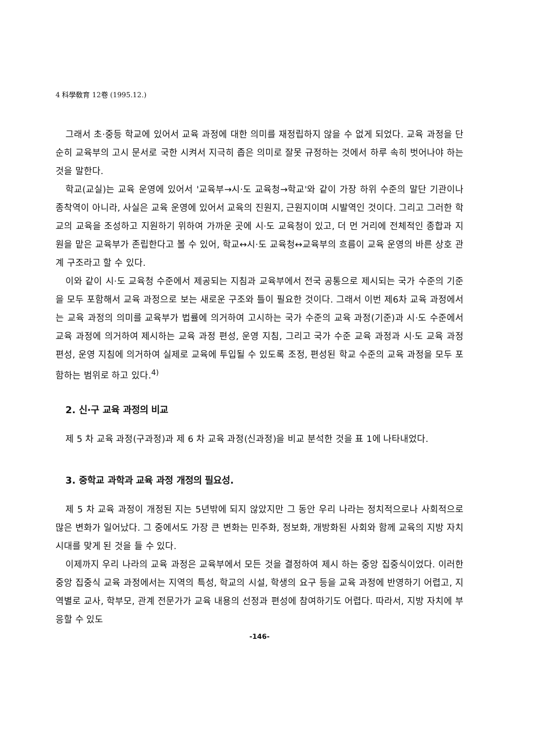4 科學敎育 12卷 (1995.12.)
그래서 초·중등 학교에 있어서 교육 과정에 대한 의미를 재정립하지 않을 수 없게 되었다. 교육 과정을 단순히 교육부의 고시 문서로 국한 시켜서 지극히 좁은 의미로 잘못 규정하는 것에서 하루 속히 벗어나야 하는 것을 말한다.
학교(교실)는 교육 운영에 있어서 '교육부→시·도 교육청→학교'와 같이 가장 하위 수준의 말단 기관이나 종착역이 아니라, 사실은 교육 운영에 있어서 교육의 진원지, 근원지이며 시발역인 것이다. 그리고 그러한 학교의 교육을 조성하고 지원하기 위하여 가까운 곳에 시·도 교육청이 있고, 더 먼 거리에 전체적인 종합과 지원을 맡은 교육부가 존립한다고 볼 수 있어, 학교↔시·도 교육청↔교육부의 흐름이 교육 운영의 바른 상호 관계 구조라고 할 수 있다.
이와 같이 시·도 교육청 수준에서 제공되는 지침과 교육부에서 전국 공통으로 제시되는 국가 수준의 기준을 모두 포함해서 교육 과정으로 보는 새로운 구조와 틀이 필요한 것이다. 그래서 이번 제6차 교육 과정에서는 교육 과정의 의미를 교육부가 법률에 의거하여 고시하는 국가 수준의 교육 과정(기준)과 시·도 수준에서 교육 과정에 의거하여 제시하는 교육 과정 편성, 운영 지침, 그리고 국가 수준 교육 과정과 시·도 교육 과정 편성, 운영 지침에 의거하여 실제로 교육에 투입될 수 있도록 조정, 편성된 학교 수준의 교육 과정을 모두 포함하는 범위로 하고 있다.<sup>4)</sup>
2. 신·구 교육 과정의 비교
제 5 차 교육 과정(구과정)과 제 6 차 교육 과정(신과정)을 비교 분석한 것을 표 1에 나타내었다.
3. 중학교 과학과 교육 과정 개정의 필요성.
제 5 차 교육 과정이 개정된 지는 5년밖에 되지 않았지만 그 동안 우리 나라는 정치적으로나 사회적으로 많은 변화가 일어났다. 그 중에서도 가장 큰 변화는 민주화, 정보화, 개방화된 사회와 함께 교육의 지방 자치 시대를 맞게 된 것을 들 수 있다.
이제까지 우리 나라의 교육 과정은 교육부에서 모든 것을 결정하여 제시 하는 중앙 집중식이었다. 이러한 중앙 집중식 교육 과정에서는 지역의 특성, 학교의 시설, 학생의 요구 등을 교육 과정에 반영하기 어렵고, 지역별로 교사, 학부모, 관계 전문가가 교육 내용의 선정과 편성에 참여하기도 어렵다. 따라서, 지방 자치에 부응할 수 있도
-146-